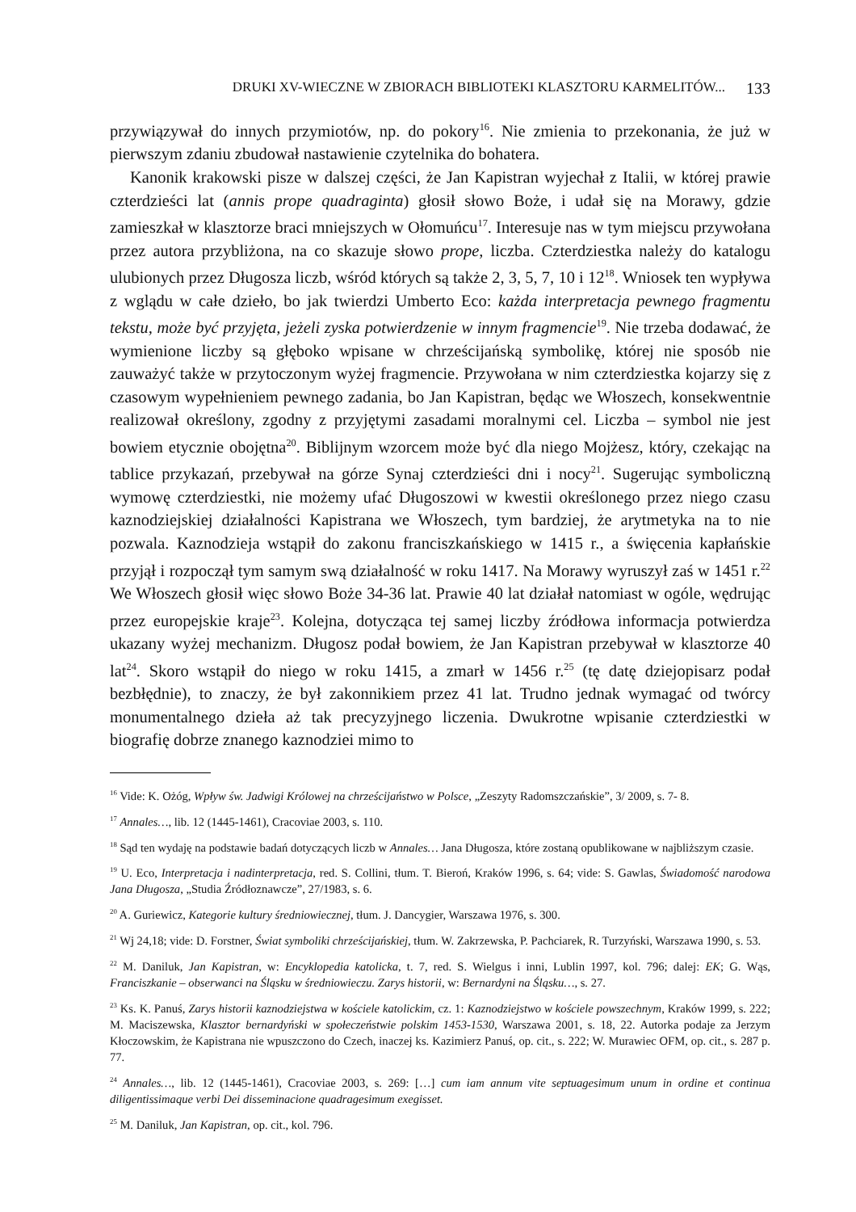DRUKI XV-WIECZNE W ZBIORACH BIBLIOTEKI KLASZTORU KARMELITÓW... 133
przywiązywał do innych przymiotów, np. do pokory<sup>16</sup>. Nie zmienia to przekonania, że już w pierwszym zdaniu zbudował nastawienie czytelnika do bohatera.
Kanonik krakowski pisze w dalszej części, że Jan Kapistran wyjechał z Italii, w której prawie czterdzieści lat (annis prope quadraginta) głosił słowo Boże, i udał się na Morawy, gdzie zamieszkał w klasztorze braci mniejszych w Ołomuńcu<sup>17</sup>. Interesuje nas w tym miejscu przywołana przez autora przybliżona, na co skazuje słowo prope, liczba. Czterdziestka należy do katalogu ulubionych przez Długosza liczb, wśród których są także 2, 3, 5, 7, 10 i 12<sup>18</sup>. Wniosek ten wypływa z wglądu w całe dzieło, bo jak twierdzi Umberto Eco: każda interpretacja pewnego fragmentu tekstu, może być przyjęta, jeżeli zyska potwierdzenie w innym fragmencie<sup>19</sup>. Nie trzeba dodawać, że wymienione liczby są głęboko wpisane w chrześcijańską symbolikę, której nie sposób nie zauważyć także w przytoczonym wyżej fragmencie. Przywołana w nim czterdziestka kojarzy się z czasowym wypełnieniem pewnego zadania, bo Jan Kapistran, będąc we Włoszech, konsekwentnie realizował określony, zgodny z przyjętymi zasadami moralnymi cel. Liczba – symbol nie jest bowiem etycznie obojętna<sup>20</sup>. Biblijnym wzorcem może być dla niego Mojżesz, który, czekając na tablice przykazań, przebywał na górze Synaj czterdzieści dni i nocy<sup>21</sup>. Sugerując symboliczną wymowę czterdziestki, nie możemy ufać Długoszowi w kwestii określonego przez niego czasu kaznodziejskiej działalności Kapistrana we Włoszech, tym bardziej, że arytmetyka na to nie pozwala. Kaznodzieja wstąpił do zakonu franciszkańskiego w 1415 r., a święcenia kapłańskie przyjął i rozpoczął tym samym swą działalność w roku 1417. Na Morawy wyruszył zaś w 1451 r.<sup>22</sup> We Włoszech głosił więc słowo Boże 34-36 lat. Prawie 40 lat działał natomiast w ogóle, wędrując przez europejskie kraje<sup>23</sup>. Kolejna, dotycząca tej samej liczby źródłowa informacja potwierdza ukazany wyżej mechanizm. Długosz podał bowiem, że Jan Kapistran przebywał w klasztorze 40 lat<sup>24</sup>. Skoro wstąpił do niego w roku 1415, a zmarł w 1456 r.<sup>25</sup> (tę datę dziejopisarz podał bezbłędnie), to znaczy, że był zakonnikiem przez 41 lat. Trudno jednak wymagać od twórcy monumentalnego dzieła aż tak precyzyjnego liczenia. Dwukrotne wpisanie czterdziestki w biografię dobrze znanego kaznodziei mimo to
<sup>16</sup> Vide: K. Ożóg, Wpływ św. Jadwigi Królowej na chrześcijaństwo w Polsce, „Zeszyty Radomszczańskie”, 3/ 2009, s. 7- 8.
<sup>17</sup> Annales…, lib. 12 (1445-1461), Cracoviae 2003, s. 110.
<sup>18</sup> Sąd ten wydaję na podstawie badań dotyczących liczb w Annales… Jana Długosza, które zostaną opublikowane w najbliższym czasie.
<sup>19</sup> U. Eco, Interpretacja i nadinterpretacja, red. S. Collini, tłum. T. Bieroń, Kraków 1996, s. 64; vide: S. Gawlas, Świadomość narodowa Jana Długosza, „Studia Źródłoznawcze”, 27/1983, s. 6.
<sup>20</sup> A. Guriewicz, Kategorie kultury średniowiecznej, tłum. J. Dancygier, Warszawa 1976, s. 300.
<sup>21</sup> Wj 24,18; vide: D. Forstner, Świat symboliki chrześcijańskiej, tłum. W. Zakrzewska, P. Pachciarek, R. Turzyński, Warszawa 1990, s. 53.
<sup>22</sup> M. Daniluk, Jan Kapistran, w: Encyklopedia katolicka, t. 7, red. S. Wielgus i inni, Lublin 1997, kol. 796; dalej: EK; G. Wąs, Franciszkanie – obserwanci na Śląsku w średniowieczu. Zarys historii, w: Bernardyni na Śląsku…, s. 27.
<sup>23</sup> Ks. K. Panuś, Zarys historii kaznodziejstwa w kościele katolickim, cz. 1: Kaznodziejstwo w kościele powszechnym, Kraków 1999, s. 222; M. Maciszewska, Klasztor bernardyński w społeczeństwie polskim 1453-1530, Warszawa 2001, s. 18, 22. Autorka podaje za Jerzym Kłoczowskim, że Kapistrana nie wpuszczono do Czech, inaczej ks. Kazimierz Panuś, op. cit., s. 222; W. Murawiec OFM, op. cit., s. 287 p. 77.
<sup>24</sup> Annales…, lib. 12 (1445-1461), Cracoviae 2003, s. 269: […] cum iam annum vite septuagesimum unum in ordine et continua diligentissimaque verbi Dei disseminacione quadragesimum exegisset.
<sup>25</sup> M. Daniluk, Jan Kapistran, op. cit., kol. 796.